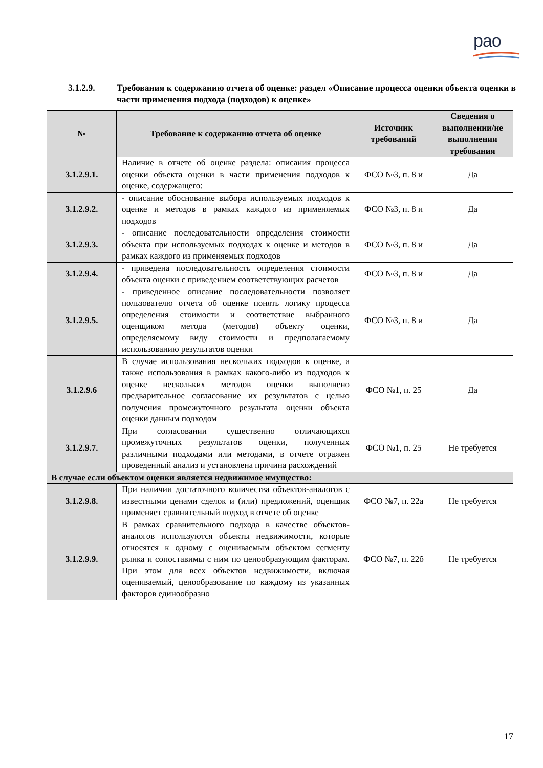рао
3.1.2.9. Требования к содержанию отчета об оценке: раздел «Описание процесса оценки объекта оценки в части применения подхода (подходов) к оценке»
| № | Требование к содержанию отчета об оценке | Источник требований | Сведения о выполнении/не выполнении требования |
| --- | --- | --- | --- |
| 3.1.2.9.1. | Наличие в отчете об оценке раздела: описания процесса оценки объекта оценки в части применения подходов к оценке, содержащего: | ФСО №3, п. 8 и | Да |
| 3.1.2.9.2. | - описание обоснование выбора используемых подходов к оценке и методов в рамках каждого из применяемых подходов | ФСО №3, п. 8 и | Да |
| 3.1.2.9.3. | - описание последовательности определения стоимости объекта при используемых подходах к оценке и методов в рамках каждого из применяемых подходов | ФСО №3, п. 8 и | Да |
| 3.1.2.9.4. | - приведена последовательность определения стоимости объекта оценки с приведением соответствующих расчетов | ФСО №3, п. 8 и | Да |
| 3.1.2.9.5. | - приведенное описание последовательности позволяет пользователю отчета об оценке понять логику процесса определения стоимости и соответствие выбранного оценщиком метода (методов) объекту оценки, определяемому виду стоимости и предполагаемому использованию результатов оценки | ФСО №3, п. 8 и | Да |
| 3.1.2.9.6 | В случае использования нескольких подходов к оценке, а также использования в рамках какого-либо из подходов к оценке нескольких методов оценки выполнено предварительное согласование их результатов с целью получения промежуточного результата оценки объекта оценки данным подходом | ФСО №1, п. 25 | Да |
| 3.1.2.9.7. | При согласовании существенно отличающихся промежуточных результатов оценки, полученных различными подходами или методами, в отчете отражен проведенный анализ и установлена причина расхождений | ФСО №1, п. 25 | Не требуется |
| В случае если объектом оценки является недвижимое имущество: | | | |
| 3.1.2.9.8. | При наличии достаточного количества объектов-аналогов с известными ценами сделок и (или) предложений, оценщик применяет сравнительный подход в отчете об оценке | ФСО №7, п. 22а | Не требуется |
| 3.1.2.9.9. | В рамках сравнительного подхода в качестве объектов-аналогов используются объекты недвижимости, которые относятся к одному с оцениваемым объектом сегменту рынка и сопоставимы с ним по ценообразующим факторам. При этом для всех объектов недвижимости, включая оцениваемый, ценообразование по каждому из указанных факторов единообразно | ФСО №7, п. 22б | Не требуется |
17